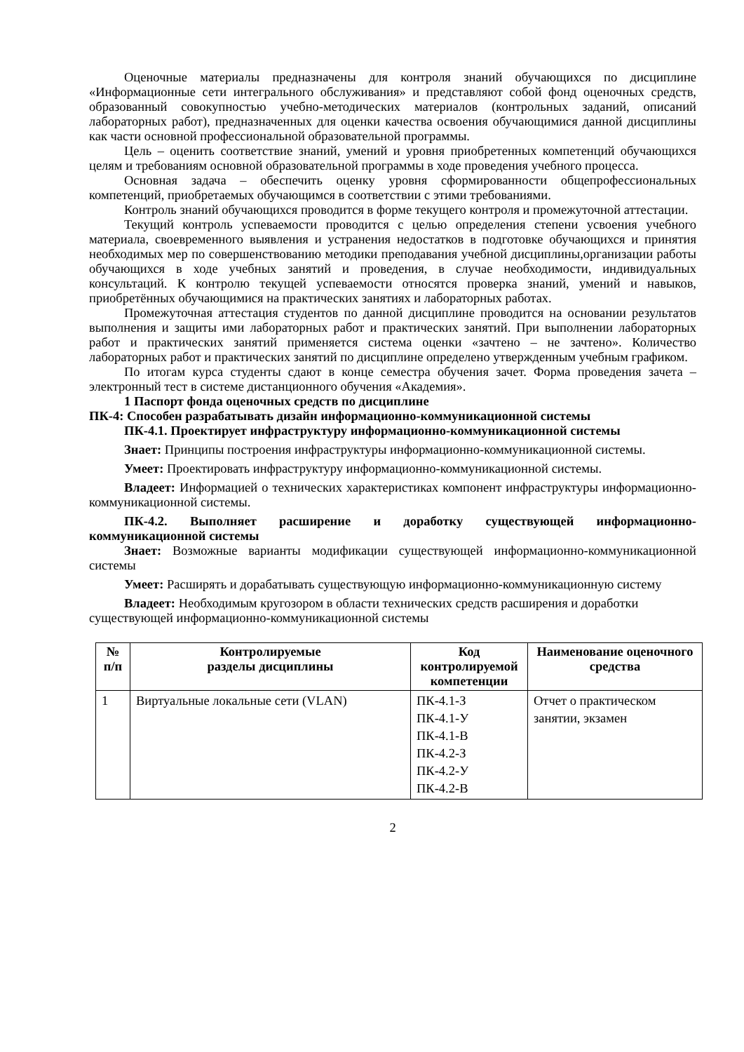Оценочные материалы предназначены для контроля знаний обучающихся по дисциплине «Информационные сети интегрального обслуживания» и представляют собой фонд оценочных средств, образованный совокупностью учебно-методических материалов (контрольных заданий, описаний лабораторных работ), предназначенных для оценки качества освоения обучающимися данной дисциплины как части основной профессиональной образовательной программы.
Цель – оценить соответствие знаний, умений и уровня приобретенных компетенций обучающихся целям и требованиям основной образовательной программы в ходе проведения учебного процесса.
Основная задача – обеспечить оценку уровня сформированности общепрофессиональных компетенций, приобретаемых обучающимся в соответствии с этими требованиями.
Контроль знаний обучающихся проводится в форме текущего контроля и промежуточной аттестации.
Текущий контроль успеваемости проводится с целью определения степени усвоения учебного материала, своевременного выявления и устранения недостатков в подготовке обучающихся и принятия необходимых мер по совершенствованию методики преподавания учебной дисциплины,организации работы обучающихся в ходе учебных занятий и проведения, в случае необходимости, индивидуальных консультаций. К контролю текущей успеваемости относятся проверка знаний, умений и навыков, приобретённых обучающимися на практических занятиях и лабораторных работах.
Промежуточная аттестация студентов по данной дисциплине проводится на основании результатов выполнения и защиты ими лабораторных работ и практических занятий. При выполнении лабораторных работ и практических занятий применяется система оценки «зачтено – не зачтено». Количество лабораторных работ и практических занятий по дисциплине определено утвержденным учебным графиком.
По итогам курса студенты сдают в конце семестра обучения зачет. Форма проведения зачета – электронный тест в системе дистанционного обучения «Академия».
1 Паспорт фонда оценочных средств по дисциплине
ПК-4: Способен разрабатывать дизайн информационно-коммуникационной системы
ПК-4.1. Проектирует инфраструктуру информационно-коммуникационной системы
Знает: Принципы построения инфраструктуры информационно-коммуникационной системы.
Умеет: Проектировать инфраструктуру информационно-коммуникационной системы.
Владеет: Информацией о технических характеристиках компонент инфраструктуры информационно-коммуникационной системы.
ПК-4.2. Выполняет расширение и доработку существующей информационно-коммуникационной системы
Знает: Возможные варианты модификации существующей информационно-коммуникационной системы
Умеет: Расширять и дорабатывать существующую информационно-коммуникационную систему
Владеет: Необходимым кругозором в области технических средств расширения и доработки существующей информационно-коммуникационной системы
| № п/п | Контролируемые разделы дисциплины | Код контролируемой компетенции | Наименование оценочного средства |
| --- | --- | --- | --- |
| 1 | Виртуальные локальные сети (VLAN) | ПК-4.1-З ПК-4.1-У ПК-4.1-В ПК-4.2-З ПК-4.2-У ПК-4.2-В | Отчет о практическом занятии, экзамен |
2